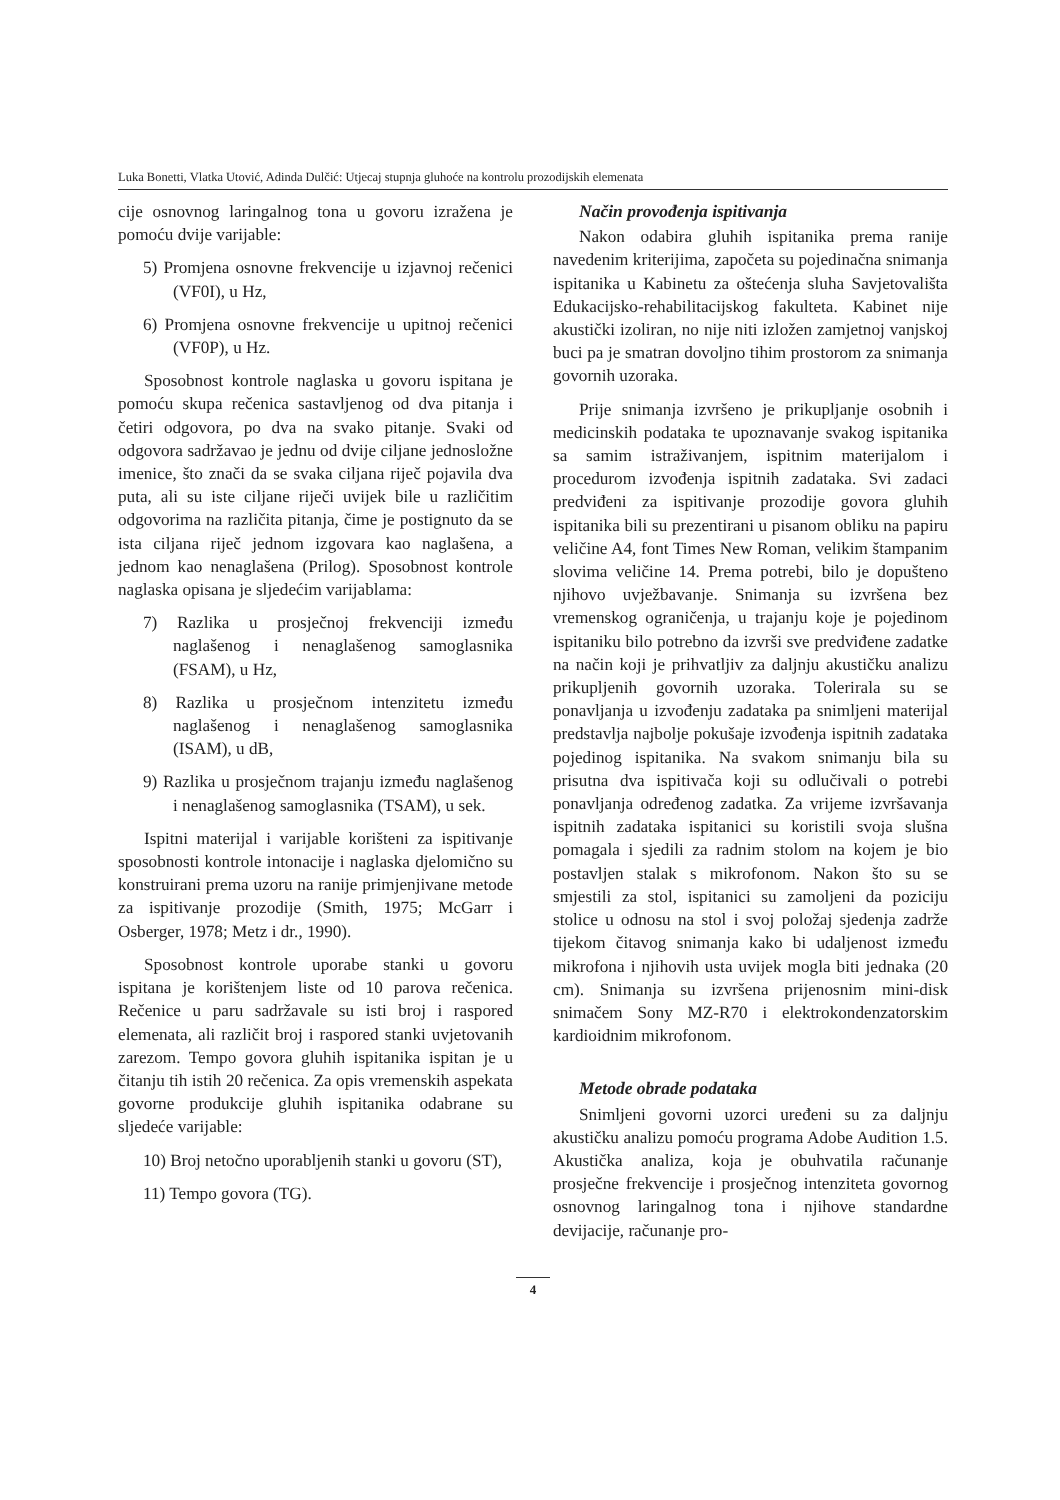Luka Bonetti, Vlatka Utović, Adinda Dulčić: Utjecaj stupnja gluhoće na kontrolu prozodijskih elemenata
cije osnovnog laringalnog tona u govoru izražena je pomoću dvije varijable:
5) Promjena osnovne frekvencije u izjavnoj rečenici (VF0I), u Hz,
6) Promjena osnovne frekvencije u upitnoj rečenici (VF0P), u Hz.
Sposobnost kontrole naglaska u govoru ispitana je pomoću skupa rečenica sastavljenog od dva pitanja i četiri odgovora, po dva na svako pitanje. Svaki od odgovora sadržavao je jednu od dvije ciljane jednosložne imenice, što znači da se svaka ciljana riječ pojavila dva puta, ali su iste ciljane riječi uvijek bile u različitim odgovorima na različita pitanja, čime je postignuto da se ista ciljana riječ jednom izgovara kao naglašena, a jednom kao nenaglašena (Prilog). Sposobnost kontrole naglaska opisana je sljedećim varijablama:
7) Razlika u prosječnoj frekvenciji između naglašenog i nenaglašenog samoglasnika (FSAM), u Hz,
8) Razlika u prosječnom intenzitetu između naglašenog i nenaglašenog samoglasnika (ISAM), u dB,
9) Razlika u prosječnom trajanju između naglašenog i nenaglašenog samoglasnika (TSAM), u sek.
Ispitni materijal i varijable korišteni za ispitivanje sposobnosti kontrole intonacije i naglaska djelomično su konstruirani prema uzoru na ranije primjenjivane metode za ispitivanje prozodije (Smith, 1975; McGarr i Osberger, 1978; Metz i dr., 1990).
Sposobnost kontrole uporabe stanki u govoru ispitana je korištenjem liste od 10 parova rečenica. Rečenice u paru sadržavale su isti broj i raspored elemenata, ali različit broj i raspored stanki uvjetovanih zarezom. Tempo govora gluhih ispitanika ispitan je u čitanju tih istih 20 rečenica. Za opis vremenskih aspekata govorne produkcije gluhih ispitanika odabrane su sljedeće varijable:
10) Broj netočno uporabljenih stanki u govoru (ST),
11) Tempo govora (TG).
Način provođenja ispitivanja
Nakon odabira gluhih ispitanika prema ranije navedenim kriterijima, započeta su pojedinačna snimanja ispitanika u Kabinetu za oštećenja sluha Savjetovališta Edukacijsko-rehabilitacijskog fakulteta. Kabinet nije akustički izoliran, no nije niti izložen zamjetnoj vanjskoj buci pa je smatran dovoljno tihim prostorom za snimanja govornih uzoraka.
Prije snimanja izvršeno je prikupljanje osobnih i medicinskih podataka te upoznavanje svakog ispitanika sa samim istraživanjem, ispitnim materijalom i procedurom izvođenja ispitnih zadataka. Svi zadaci predviđeni za ispitivanje prozodije govora gluhih ispitanika bili su prezentirani u pisanom obliku na papiru veličine A4, font Times New Roman, velikim štampanim slovima veličine 14. Prema potrebi, bilo je dopušteno njihovo uvježbavanje. Snimanja su izvršena bez vremenskog ograničenja, u trajanju koje je pojedinom ispitaniku bilo potrebno da izvrši sve predviđene zadatke na način koji je prihvatljiv za daljnju akustičku analizu prikupljenih govornih uzoraka. Tolerirala su se ponavljanja u izvođenju zadataka pa snimljeni materijal predstavlja najbolje pokušaje izvođenja ispitnih zadataka pojedinog ispitanika. Na svakom snimanju bila su prisutna dva ispitivača koji su odlučivali o potrebi ponavljanja određenog zadatka. Za vrijeme izvršavanja ispitnih zadataka ispitanici su koristili svoja slušna pomagala i sjedili za radnim stolom na kojem je bio postavljen stalak s mikrofonom. Nakon što su se smjestili za stol, ispitanici su zamoljeni da poziciju stolice u odnosu na stol i svoj položaj sjedenja zadrže tijekom čitavog snimanja kako bi udaljenost između mikrofona i njihovih usta uvijek mogla biti jednaka (20 cm). Snimanja su izvršena prijenosnim mini-disk snimačem Sony MZ-R70 i elektrokondenzatorskim kardioidnim mikrofonom.
Metode obrade podataka
Snimljeni govorni uzorci uređeni su za daljnju akustičku analizu pomoću programa Adobe Audition 1.5. Akustička analiza, koja je obuhvatila računanje prosječne frekvencije i prosječnog intenziteta govornog osnovnog laringalnog tona i njihove standardne devijacije, računanje pro-
4